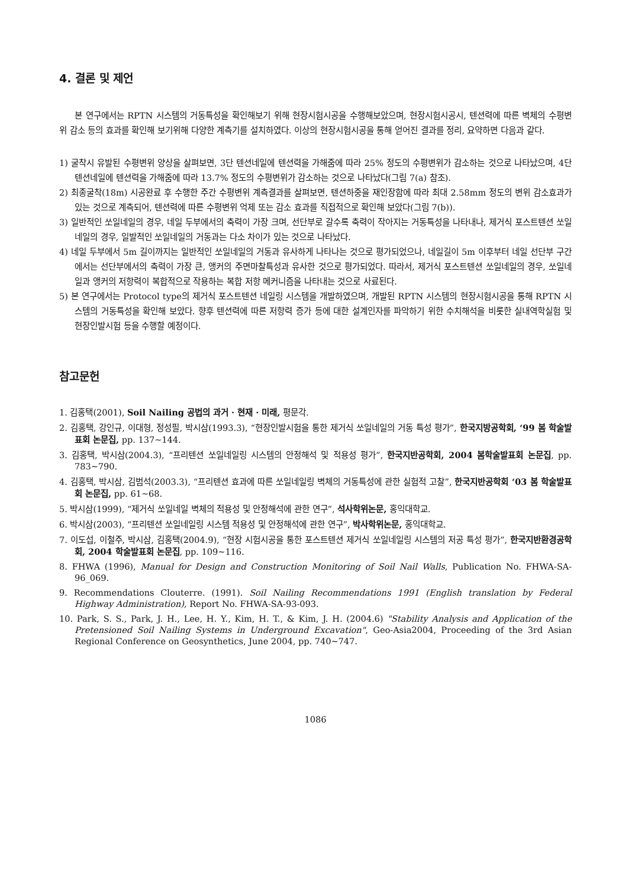4. 결론 및 제언
본 연구에서는 RPTN 시스템의 거동특성을 확인해보기 위해 현장시험시공을 수행해보았으며, 현장시험시공시, 텐션력에 따른 벽체의 수평변위 감소 등의 효과를 확인해 보기위해 다양한 계측기를 설치하였다. 이상의 현장시험시공을 통해 얻어진 결과를 정리, 요약하면 다음과 같다.
1) 굴착시 유발된 수평변위 양상을 살펴보면, 3단 텐션네일에 텐션력을 가해줌에 따라 25% 정도의 수평변위가 감소하는 것으로 나타났으며, 4단 텐션네일에 텐션력을 가해줌에 따라 13.7% 정도의 수평변위가 감소하는 것으로 나타났다(그림 7(a) 참조).
2) 최종굴착(18m) 시공완료 후 수행한 주간 수평변위 계측결과를 살펴보면, 텐션하중을 재인장함에 따라 최대 2.58mm 정도의 변위 감소효과가 있는 것으로 계측되어, 텐션력에 따른 수평변위 억제 또는 감소 효과를 직접적으로 확인해 보았다(그림 7(b)).
3) 일반적인 쏘일네일의 경우, 네일 두부에서의 축력이 가장 크며, 선단부로 갈수록 축력이 작아지는 거동특성을 나타내나, 제거식 포스트텐션 쏘일네일의 경우, 일발적인 쏘일네일의 거동과는 다소 차이가 있는 것으로 나타났다.
4) 네일 두부에서 5m 길이까지는 일반적인 쏘일네일의 거동과 유사하게 나타나는 것으로 평가되었으나, 네일길이 5m 이후부터 네일 선단부 구간에서는 선단부에서의 축력이 가장 큰, 앵커의 주면마찰특성과 유사한 것으로 평가되었다. 따라서, 제거식 포스트텐션 쏘일네일의 경우, 쏘일네일과 앵커의 저항력이 복합적으로 작용하는 복합 저항 메커니즘을 나타내는 것으로 사료된다.
5) 본 연구에서는 Protocol type의 제거식 포스트텐션 네일링 시스템을 개발하였으며, 개발된 RPTN 시스템의 현장시험시공을 통해 RPTN 시스템의 거동특성을 확인해 보았다. 향후 텐션력에 따른 저항력 증가 등에 대한 설계인자를 파악하기 위한 수치해석을 비롯한 실내역학실험 및 현장인발시험 등을 수행할 예정이다.
참고문헌
1. 김홍택(2001), Soil Nailing 공법의 과거 · 현재 · 미래, 평문각.
2. 김홍택, 강인규, 이대형, 정성필, 박시삼(1993.3), “현장인발시험을 통한 제거식 쏘일네일의 거동 특성 평가”, 한국지방공학회, ‘99 봄 학술발표회 논문집, pp. 137~144.
3. 김홍택, 박시삼(2004.3), “프리텐션 쏘일네일링 시스템의 안정해석 및 적용성 평가”, 한국지반공학회, 2004 봄학술발표회 논문집, pp. 783∼790.
4. 김홍택, 박시삼, 김범석(2003.3), “프리텐션 효과에 따른 쏘일네일링 벽체의 거동특성에 관한 실험적 고찰”, 한국지반공학회 ‘03 봄 학술발표회 논문집, pp. 61~68.
5. 박시삼(1999), “제거식 쏘일네일 벽체의 적용성 및 안정해석에 관한 연구”, 석사학위논문, 홍익대학교.
6. 박시삼(2003), “프리텐션 쏘일네일링 시스템 적용성 및 안정해석에 관한 연구”, 박사학위논문, 홍익대학교.
7. 이도섭, 이철주, 박시삼, 김홍택(2004.9), “현장 시험시공을 통한 포스트텐션 제거식 쏘일네일링 시스템의 저공 특성 평가”, 한국지반환경공학회, 2004 학술발표회 논문집, pp. 109∼116.
8. FHWA (1996), Manual for Design and Construction Monitoring of Soil Nail Walls, Publication No. FHWA-SA-96_069.
9. Recommendations Clouterre. (1991). Soil Nailing Recommendations 1991 (English translation by Federal Highway Administration), Report No. FHWA-SA-93-093.
10. Park, S. S., Park, J. H., Lee, H. Y., Kim, H. T., & Kim, J. H. (2004.6) "Stability Analysis and Application of the Pretensioned Soil Nailing Systems in Underground Excavation", Geo-Asia2004, Proceeding of the 3rd Asian Regional Conference on Geosynthetics, June 2004, pp. 740∼747.
1086